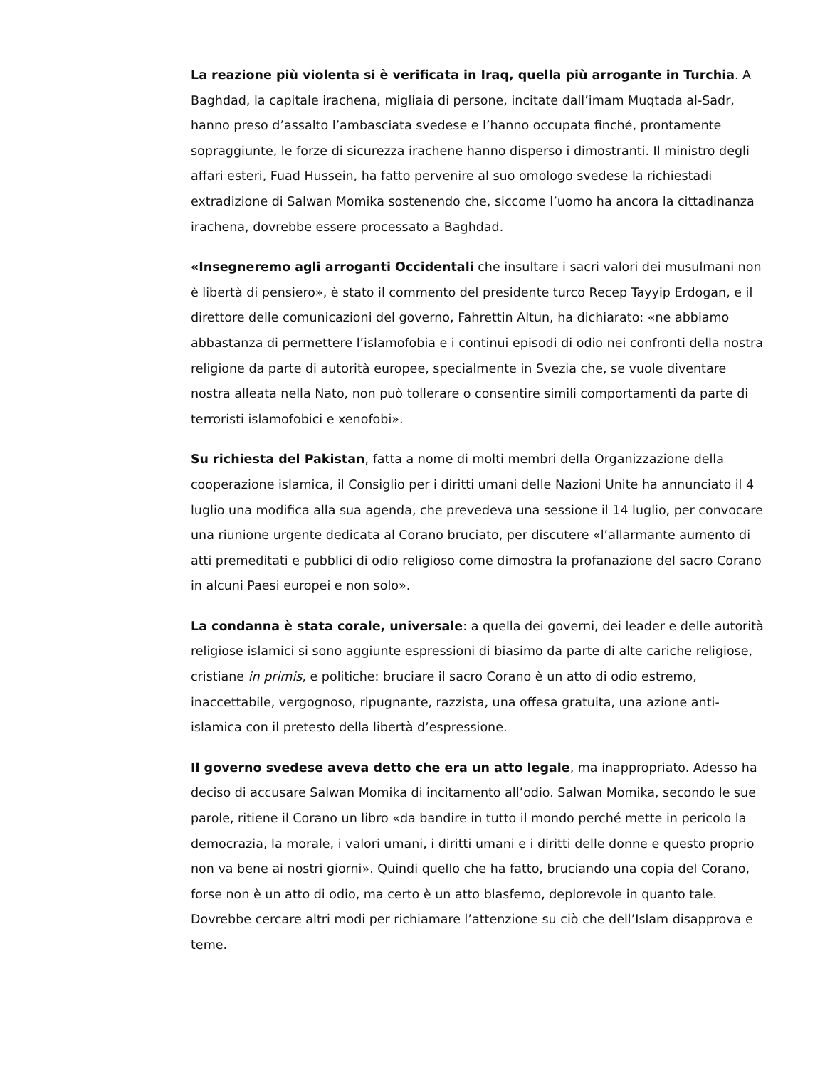La reazione più violenta si è verificata in Iraq, quella più arrogante in Turchia. A Baghdad, la capitale irachena, migliaia di persone, incitate dall’imam Muqtada al-Sadr, hanno preso d’assalto l’ambasciata svedese e l’hanno occupata finché, prontamente sopraggiunte, le forze di sicurezza irachene hanno disperso i dimostranti. Il ministro degli affari esteri, Fuad Hussein, ha fatto pervenire al suo omologo svedese la richiestadi extradizione di Salwan Momika sostenendo che, siccome l’uomo ha ancora la cittadinanza irachena, dovrebbe essere processato a Baghdad.
«Insegneremo agli arroganti Occidentali che insultare i sacri valori dei musulmani non è libertà di pensiero», è stato il commento del presidente turco Recep Tayyip Erdogan, e il direttore delle comunicazioni del governo, Fahrettin Altun, ha dichiarato: «ne abbiamo abbastanza di permettere l’islamofobia e i continui episodi di odio nei confronti della nostra religione da parte di autorità europee, specialmente in Svezia che, se vuole diventare nostra alleata nella Nato, non può tollerare o consentire simili comportamenti da parte di terroristi islamofobici e xenofobi».
Su richiesta del Pakistan, fatta a nome di molti membri della Organizzazione della cooperazione islamica, il Consiglio per i diritti umani delle Nazioni Unite ha annunciato il 4 luglio una modifica alla sua agenda, che prevedeva una sessione il 14 luglio, per convocare una riunione urgente dedicata al Corano bruciato, per discutere «l’allarmante aumento di atti premeditati e pubblici di odio religioso come dimostra la profanazione del sacro Corano in alcuni Paesi europei e non solo».
La condanna è stata corale, universale: a quella dei governi, dei leader e delle autorità religiose islamici si sono aggiunte espressioni di biasimo da parte di alte cariche religiose, cristiane in primis, e politiche: bruciare il sacro Corano è un atto di odio estremo, inaccettabile, vergognoso, ripugnante, razzista, una offesa gratuita, una azione anti-islamica con il pretesto della libertà d’espressione.
Il governo svedese aveva detto che era un atto legale, ma inappropriato. Adesso ha deciso di accusare Salwan Momika di incitamento all’odio. Salwan Momika, secondo le sue parole, ritiene il Corano un libro «da bandire in tutto il mondo perché mette in pericolo la democrazia, la morale, i valori umani, i diritti umani e i diritti delle donne e questo proprio non va bene ai nostri giorni». Quindi quello che ha fatto, bruciando una copia del Corano, forse non è un atto di odio, ma certo è un atto blasfemo, deplorevole in quanto tale. Dovrebbe cercare altri modi per richiamare l’attenzione su ciò che dell’Islam disapprova e teme.